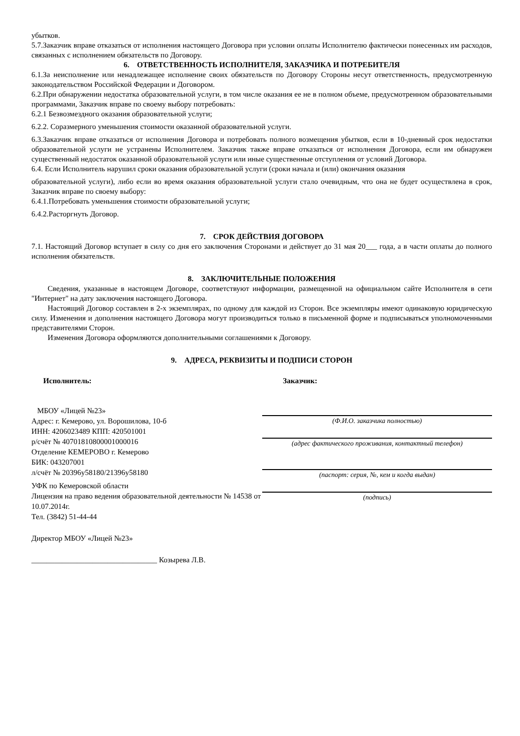убытков.
5.7.Заказчик вправе отказаться от исполнения настоящего Договора при условии оплаты Исполнителю фактически понесенных им расходов, связанных с исполнением обязательств по Договору.
6. ОТВЕТСТВЕННОСТЬ ИСПОЛНИТЕЛЯ, ЗАКАЗЧИКА И ПОТРЕБИТЕЛЯ
6.1.За неисполнение или ненадлежащее исполнение своих обязательств по Договору Стороны несут ответственность, предусмотренную законодательством Российской Федерации и Договором.
6.2.При обнаружении недостатка образовательной услуги, в том числе оказания ее не в полном объеме, предусмотренном образовательными программами, Заказчик вправе по своему выбору потребовать:
6.2.1 Безвозмездного оказания образовательной услуги;
6.2.2. Соразмерного уменьшения стоимости оказанной образовательной услуги.
6.3.Заказчик вправе отказаться от исполнения Договора и потребовать полного возмещения убытков, если в 10-дневный срок недостатки образовательной услуги не устранены Исполнителем. Заказчик также вправе отказаться от исполнения Договора, если им обнаружен существенный недостаток оказанной образовательной услуги или иные существенные отступления от условий Договора.
6.4. Если Исполнитель нарушил сроки оказания образовательной услуги (сроки начала и (или) окончания оказания
образовательной услуги), либо если во время оказания образовательной услуги стало очевидным, что она не будет осуществлена в срок, Заказчик вправе по своему выбору:
6.4.1.Потребовать уменьшения стоимости образовательной услуги;
6.4.2.Расторгнуть Договор.
7. СРОК ДЕЙСТВИЯ ДОГОВОРА
7.1. Настоящий Договор вступает в силу со дня его заключения Сторонами и действует до 31 мая 20___ года, а в части оплаты до полного исполнения обязательств.
8. ЗАКЛЮЧИТЕЛЬНЫЕ ПОЛОЖЕНИЯ
Сведения, указанные в настоящем Договоре, соответствуют информации, размещенной на официальном сайте Исполнителя в сети "Интернет" на дату заключения настоящего Договора.
Настоящий Договор составлен в 2-х экземплярах, по одному для каждой из Сторон. Все экземпляры имеют одинаковую юридическую силу. Изменения и дополнения настоящего Договора могут производиться только в письменной форме и подписываться уполномоченными представителями Сторон.
Изменения Договора оформляются дополнительными соглашениями к Договору.
9. АДРЕСА, РЕКВИЗИТЫ И ПОДПИСИ СТОРОН
Исполнитель:
МБОУ «Лицей №23»
Адрес: г. Кемерово, ул. Ворошилова, 10-б
ИНН: 4206023489 КПП: 420501001
р/счёт № 40701810800001000016
Отделение КЕМЕРОВО г. Кемерово
БИК: 043207001
л/счёт № 20396у58180/21396у58180
УФК по Кемеровской области
Лицензия на право ведения образовательной деятельности № 14538 от 10.07.2014г.
Тел. (3842) 51-44-44
Директор МБОУ «Лицей №23»
_________________________________ Козырева Л.В.
Заказчик:
(Ф.И.О. заказчика полностью)
(адрес фактического проживания, контактный телефон)
(паспорт: серия, №, кем и когда выдан)
(подпись)